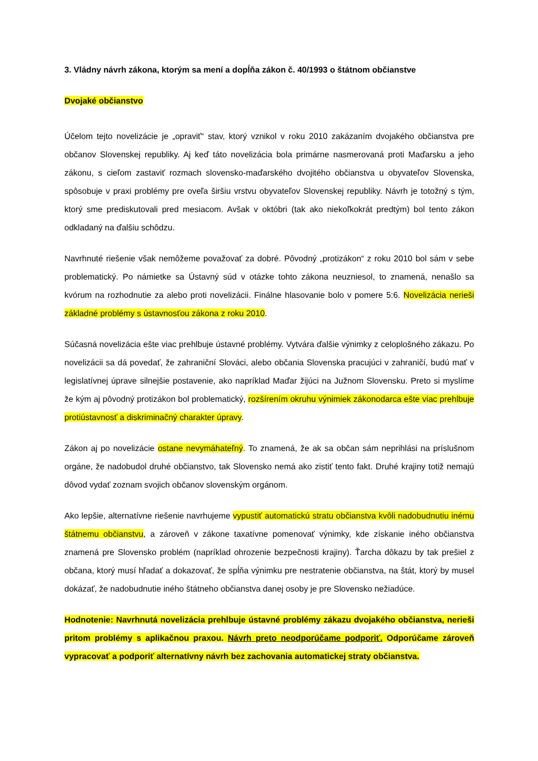3. Vládny návrh zákona, ktorým sa mení a dopĺňa zákon č. 40/1993 o štátnom občianstve
Dvojaké občianstvo
Účelom tejto novelizácie je „opraviť“ stav, ktorý vznikol v roku 2010 zakázaním dvojakého občianstva pre občanov Slovenskej republiky. Aj keď táto novelizácia bola primárne nasmerovaná proti Maďarsku a jeho zákonu, s cieľom zastaviť rozmach slovensko-maďarského dvojitého občianstva u obyvateľov Slovenska, spôsobuje v praxi problémy pre oveľa širšiu vrstvu obyvateľov Slovenskej republiky. Návrh je totožný s tým, ktorý sme prediskutovali pred mesiacom. Avšak v októbri (tak ako niekoľkokrát predtým) bol tento zákon odkladaný na ďalšiu schôdzu.
Navrhnuté riešenie však nemôžeme považovať za dobré. Pôvodný „protizákon“ z roku 2010 bol sám v sebe problematický. Po námietke sa Ústavný súd v otázke tohto zákona neuzniesol, to znamená, nenašlo sa kvórum na rozhodnutie za alebo proti novelizácii. Finálne hlasovanie bolo v pomere 5:6. Novelizácia nerieši základné problémy s ústavnosťou zákona z roku 2010.
Súčasná novelizácia ešte viac prehlbuje ústavné problémy. Vytvára ďalšie výnimky z celoplošného zákazu. Po novelizácii sa dá povedať, že zahraniční Slováci, alebo občania Slovenska pracujúci v zahraničí, budú mať v legislatívnej úprave silnejšie postavenie, ako napríklad Maďar žijúci na Južnom Slovensku. Preto si myslíme že kým aj pôvodný protizákon bol problematický, rozšírením okruhu výnimiek zákonodarca ešte viac prehlbuje protiústavnosť a diskriminačný charakter úpravy.
Zákon aj po novelizácie ostane nevymáhateľný. To znamená, že ak sa občan sám neprihlási na príslušnom orgáne, že nadobudol druhé občianstvo, tak Slovensko nemá ako zistiť tento fakt. Druhé krajiny totiž nemajú dôvod vydať zoznam svojich občanov slovenským orgánom.
Ako lepšie, alternatívne riešenie navrhujeme vypustiť automatickú stratu občianstva kvôli nadobudnutiu inému štátnemu občianstvu, a zároveň v zákone taxatívne pomenovať výnimky, kde získanie iného občianstva znamená pre Slovensko problém (napríklad ohrozenie bezpečnosti krajiny). Ťarcha dôkazu by tak prešiel z občana, ktorý musí hľadať a dokazovať, že spĺňa výnimku pre nestratenie občianstva, na štát, ktorý by musel dokázať, že nadobudnutie iného štátneho občianstva danej osoby je pre Slovensko nežiadúce.
Hodnotenie: Navrhnutá novelizácia prehlbuje ústavné problémy zákazu dvojakého občianstva, nerieši pritom problémy s aplikačnou praxou. Návrh preto neodporúčame podporiť. Odporúčame zároveň vypracovať a podporiť alternatívny návrh bez zachovania automatickej straty občianstva.